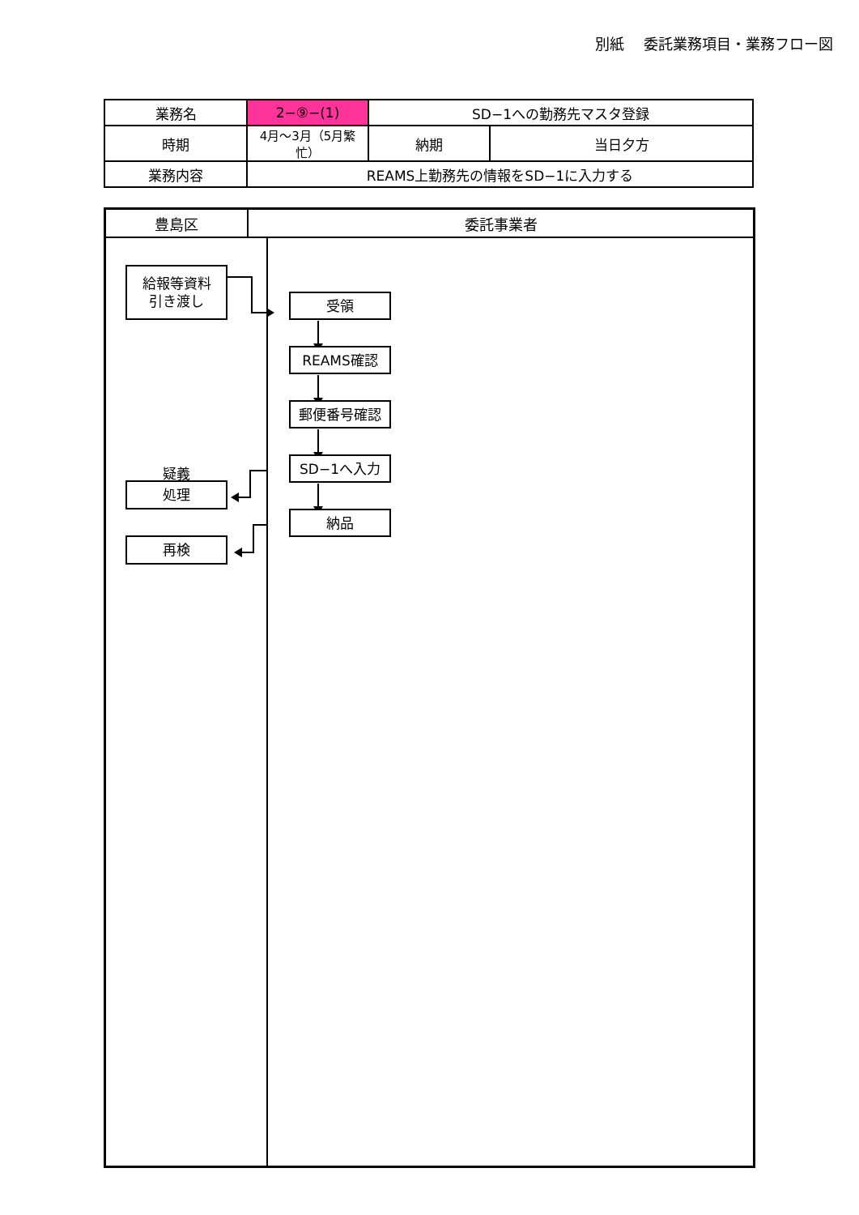別紙　 委託業務項目・業務フロー図
| 業務名 | 2−⑨−(1) | SD−1への勤務先マスタ登録 | |
| 時期 | 4月～3月（5月繁忙） | 納期 | 当日夕方 |
| 業務内容 | REAMS上勤務先の情報をSD−1に入力する | | |
豊島区 委託事業者
給報等資料
引き渡し
疑義
処理
再検
受領
REAMS確認
郵便番号確認
SD−1へ入力
納品